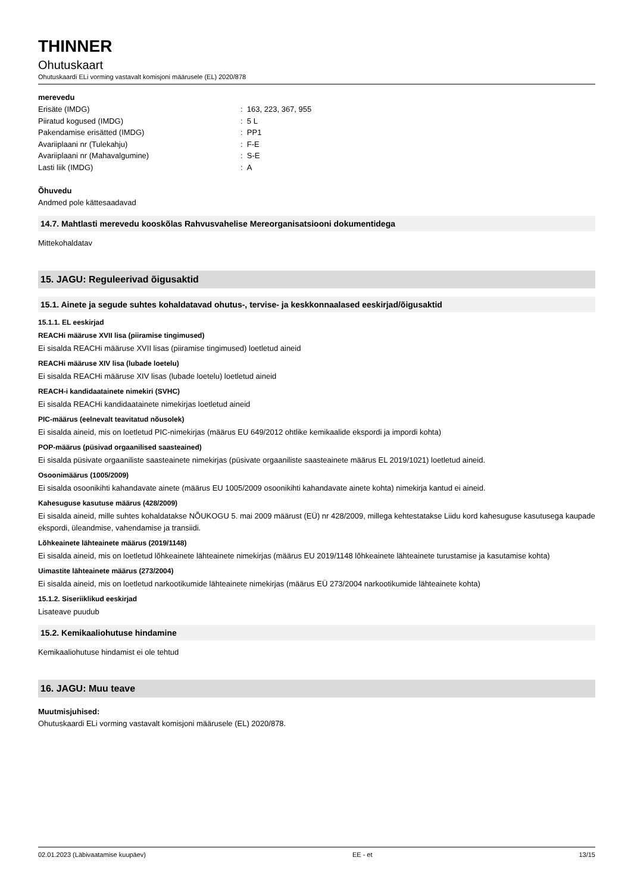THINNER
Ohutuskaart
Ohutuskaardi ELi vorming vastavalt komisjoni määrusele (EL) 2020/878
merevedu
| Erisäte (IMDG) | : 163, 223, 367, 955 |
| Piiratud kogused (IMDG) | : 5 L |
| Pakendamise erisätted (IMDG) | : PP1 |
| Avariiplaani nr (Tulekahju) | : F-E |
| Avariiplaani nr (Mahavalgumine) | : S-E |
| Lasti liik (IMDG) | : A |
Õhuvedu
Andmed pole kättesaadavad
14.7. Mahtlasti merevedu kooskõlas Rahvusvahelise Mereorganisatsiooni dokumentidega
Mittekohaldatav
15. JAGU: Reguleerivad õigusaktid
15.1. Ainete ja segude suhtes kohaldatavad ohutus-, tervise- ja keskkonnaalased eeskirjad/õigusaktid
15.1.1. EL eeskirjad
REACHi määruse XVII lisa (piiramise tingimused)
Ei sisalda REACHi määruse XVII lisas (piiramise tingimused) loetletud aineid
REACHi määruse XIV lisa (lubade loetelu)
Ei sisalda REACHi määruse XIV lisas (lubade loetelu) loetletud aineid
REACH-i kandidaatainete nimekiri (SVHC)
Ei sisalda REACHi kandidaatainete nimekirjas loetletud aineid
PIC-määrus (eelnevalt teavitatud nõusolek)
Ei sisalda aineid, mis on loetletud PIC-nimekirjas (määrus EU 649/2012 ohtlike kemikaalide ekspordi ja impordi kohta)
POP-määrus (püsivad orgaanilised saasteained)
Ei sisalda püsivate orgaaniliste saasteainete nimekirjas (püsivate orgaaniliste saasteainete määrus EL 2019/1021) loetletud aineid.
Osoonimäärus (1005/2009)
Ei sisalda osoonikihti kahandavate ainete (määrus EU 1005/2009 osoonikihti kahandavate ainete kohta) nimekirja kantud ei aineid.
Kahesuguse kasutuse määrus (428/2009)
Ei sisalda aineid, mille suhtes kohaldatakse NÕUKOGU 5. mai 2009 määrust (EÜ) nr 428/2009, millega kehtestatakse Liidu kord kahesuguse kasutusega kaupade ekspordi, üleandmise, vahendamise ja transiidi.
Lõhkeainete lähteainete määrus (2019/1148)
Ei sisalda aineid, mis on loetletud lõhkeainete lähteainete nimekirjas (määrus EU 2019/1148 lõhkeainete lähteainete turustamise ja kasutamise kohta)
Uimastite lähteainete määrus (273/2004)
Ei sisalda aineid, mis on loetletud narkootikumide lähteainete nimekirjas (määrus EÜ 273/2004 narkootikumide lähteainete kohta)
15.1.2. Siseriiklikud eeskirjad
Lisateave puudub
15.2. Kemikaaliohutuse hindamine
Kemikaaliohutuse hindamist ei ole tehtud
16. JAGU: Muu teave
Muutmisjuhised:
Ohutuskaardi ELi vorming vastavalt komisjoni määrusele (EL) 2020/878.
02.01.2023 (Läbivaatamise kuupäev) EE - et 13/15